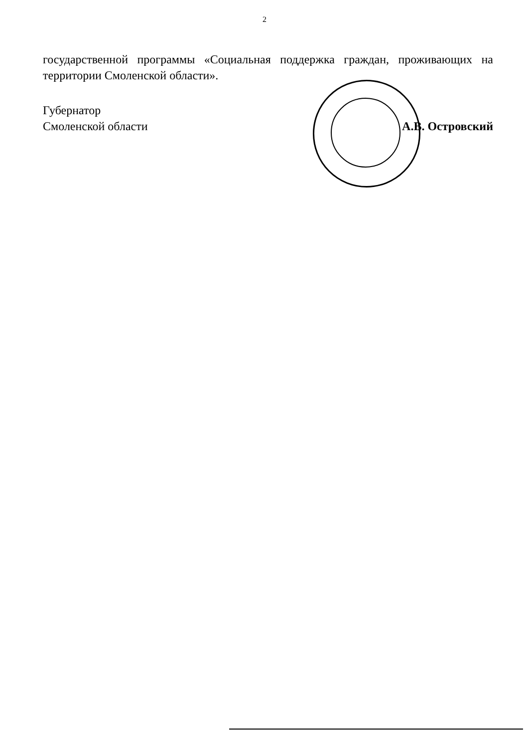2
государственной программы «Социальная поддержка граждан, проживающих на территории Смоленской области».
Губернатор
Смоленской области
А.В. Островский